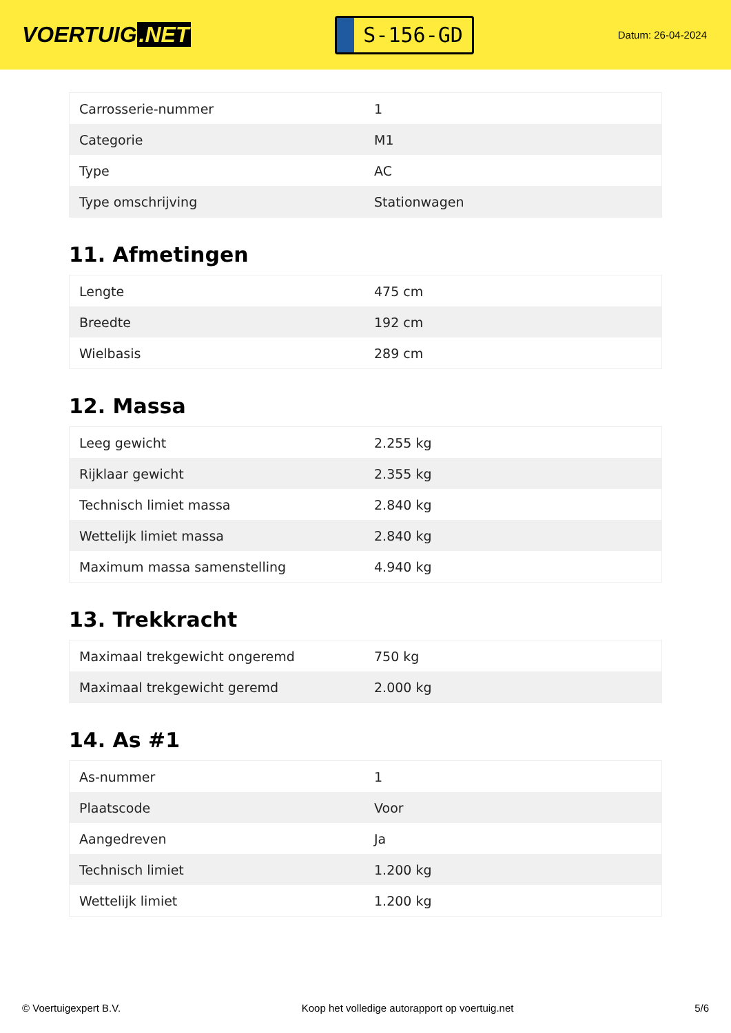VOERTUIG.NET
S-156-GD
Datum: 26-04-2024
| Carrosserie-nummer | 1 |
| Categorie | M1 |
| Type | AC |
| Type omschrijving | Stationwagen |
11. Afmetingen
| Lengte | 475 cm |
| Breedte | 192 cm |
| Wielbasis | 289 cm |
12. Massa
| Leeg gewicht | 2.255 kg |
| Rijklaar gewicht | 2.355 kg |
| Technisch limiet massa | 2.840 kg |
| Wettelijk limiet massa | 2.840 kg |
| Maximum massa samenstelling | 4.940 kg |
13. Trekkracht
| Maximaal trekgewicht ongeremd | 750 kg |
| Maximaal trekgewicht geremd | 2.000 kg |
14. As #1
| As-nummer | 1 |
| Plaatscode | Voor |
| Aangedreven | Ja |
| Technisch limiet | 1.200 kg |
| Wettelijk limiet | 1.200 kg |
© Voertuigexpert B.V. Koop het volledige autorapport op voertuig.net 5/6